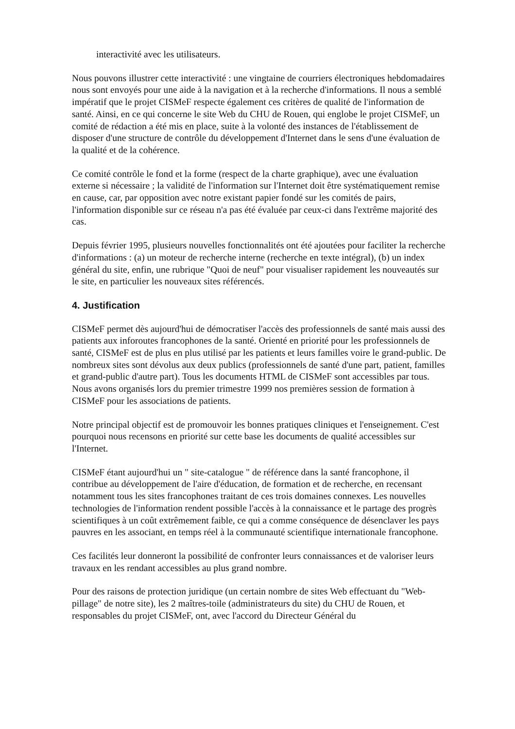interactivité avec les utilisateurs.
Nous pouvons illustrer cette interactivité : une vingtaine de courriers électroniques hebdomadaires nous sont envoyés pour une aide à la navigation et à la recherche d'informations. Il nous a semblé impératif que le projet CISMeF respecte également ces critères de qualité de l'information de santé. Ainsi, en ce qui concerne le site Web du CHU de Rouen, qui englobe le projet CISMeF, un comité de rédaction a été mis en place, suite à la volonté des instances de l'établissement de disposer d'une structure de contrôle du développement d'Internet dans le sens d'une évaluation de la qualité et de la cohérence.
Ce comité contrôle le fond et la forme (respect de la charte graphique), avec une évaluation externe si nécessaire ; la validité de l'information sur l'Internet doit être systématiquement remise en cause, car, par opposition avec notre existant papier fondé sur les comités de pairs, l'information disponible sur ce réseau n'a pas été évaluée par ceux-ci dans l'extrême majorité des cas.
Depuis février 1995, plusieurs nouvelles fonctionnalités ont été ajoutées pour faciliter la recherche d'informations : (a) un moteur de recherche interne (recherche en texte intégral), (b) un index général du site, enfin, une rubrique "Quoi de neuf" pour visualiser rapidement les nouveautés sur le site, en particulier les nouveaux sites référencés.
4. Justification
CISMeF permet dès aujourd'hui de démocratiser l'accès des professionnels de santé mais aussi des patients aux inforoutes francophones de la santé. Orienté en priorité pour les professionnels de santé, CISMeF est de plus en plus utilisé par les patients et leurs familles voire le grand-public. De nombreux sites sont dévolus aux deux publics (professionnels de santé d'une part, patient, familles et grand-public d'autre part). Tous les documents HTML de CISMeF sont accessibles par tous. Nous avons organisés lors du premier trimestre 1999 nos premières session de formation à CISMeF pour les associations de patients.
Notre principal objectif est de promouvoir les bonnes pratiques cliniques et l'enseignement. C'est pourquoi nous recensons en priorité sur cette base les documents de qualité accessibles sur l'Internet.
CISMeF étant aujourd'hui un " site-catalogue " de référence dans la santé francophone, il contribue au développement de l'aire d'éducation, de formation et de recherche, en recensant notamment tous les sites francophones traitant de ces trois domaines connexes. Les nouvelles technologies de l'information rendent possible l'accès à la connaissance et le partage des progrès scientifiques à un coût extrêmement faible, ce qui a comme conséquence de désenclaver les pays pauvres en les associant, en temps réel à la communauté scientifique internationale francophone.
Ces facilités leur donneront la possibilité de confronter leurs connaissances et de valoriser leurs travaux en les rendant accessibles au plus grand nombre.
Pour des raisons de protection juridique (un certain nombre de sites Web effectuant du "Web-pillage" de notre site), les 2 maîtres-toile (administrateurs du site) du CHU de Rouen, et responsables du projet CISMeF, ont, avec l'accord du Directeur Général du